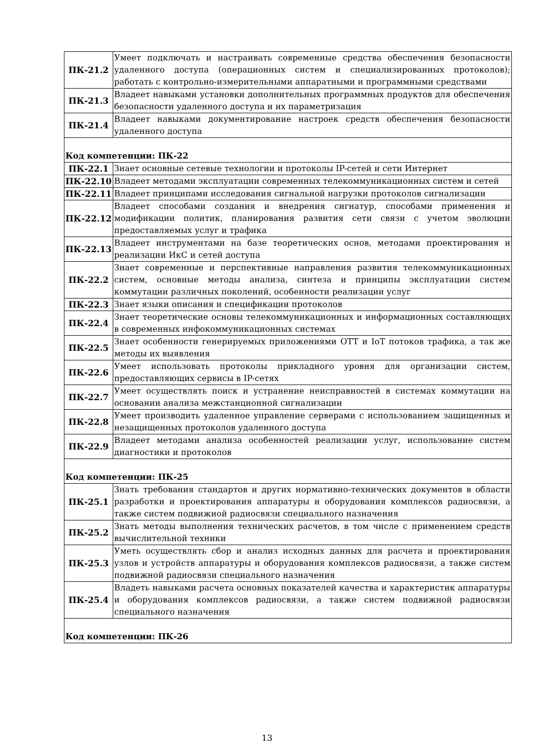| ПК-21.2 | Умеет подключать и настраивать современные средства обеспечения безопасности удаленного доступа (операционных систем и специализированных протоколов); работать с контрольно-измерительными аппаратными и программными средствами |
| ПК-21.3 | Владеет навыками установки дополнительных программных продуктов для обеспечения безопасности удаленного доступа и их параметризация |
| ПК-21.4 | Владеет навыками документирование настроек средств обеспечения безопасности удаленного доступа |
| Код компетенции: ПК-22 | |
| ПК-22.1 | Знает основные сетевые технологии и протоколы IP-сетей и сети Интернет |
| ПК-22.10 | Владеет методами эксплуатации современных телекоммуникационных систем и сетей |
| ПК-22.11 | Владеет принципами исследования сигнальной нагрузки протоколов сигнализации |
| ПК-22.12 | Владеет способами создания и внедрения сигнатур, способами применения и модификации политик, планирования развития сети связи с учетом эволюции предоставляемых услуг и трафика |
| ПК-22.13 | Владеет инструментами на базе теоретических основ, методами проектирования и реализации ИкС и сетей доступа |
| ПК-22.2 | Знает современные и перспективные направления развития телекоммуникационных систем, основные методы анализа, синтеза и принципы эксплуатации систем коммутации различных поколений, особенности реализации услуг |
| ПК-22.3 | Знает языки описания и спецификации протоколов |
| ПК-22.4 | Знает теоретические основы телекоммуникационных и информационных составляющих в современных инфокоммуникационных системах |
| ПК-22.5 | Знает особенности генерируемых приложениями OTT и IoT потоков трафика, а так же методы их выявления |
| ПК-22.6 | Умеет использовать протоколы прикладного уровня для организации систем, предоставляющих сервисы в IP-сетях |
| ПК-22.7 | Умеет осуществлять поиск и устранение неисправностей в системах коммутации на основании анализа межстанционной сигнализации |
| ПК-22.8 | Умеет производить удаленное управление серверами с использованием защищенных и незащищенных протоколов удаленного доступа |
| ПК-22.9 | Владеет методами анализа особенностей реализации услуг, использование систем диагностики и протоколов |
| Код компетенции: ПК-25 | |
| ПК-25.1 | Знать требования стандартов и других нормативно-технических документов в области разработки и проектирования аппаратуры и оборудования комплексов радиосвязи, а также систем подвижной радиосвязи специального назначения |
| ПК-25.2 | Знать методы выполнения технических расчетов, в том числе с применением средств вычислительной техники |
| ПК-25.3 | Уметь осуществлять сбор и анализ исходных данных для расчета и проектирования узлов и устройств аппаратуры и оборудования комплексов радиосвязи, а также систем подвижной радиосвязи специального назначения |
| ПК-25.4 | Владеть навыками расчета основных показателей качества и характеристик аппаратуры и оборудования комплексов радиосвязи, а также систем подвижной радиосвязи специального назначения |
| Код компетенции: ПК-26 | |
13